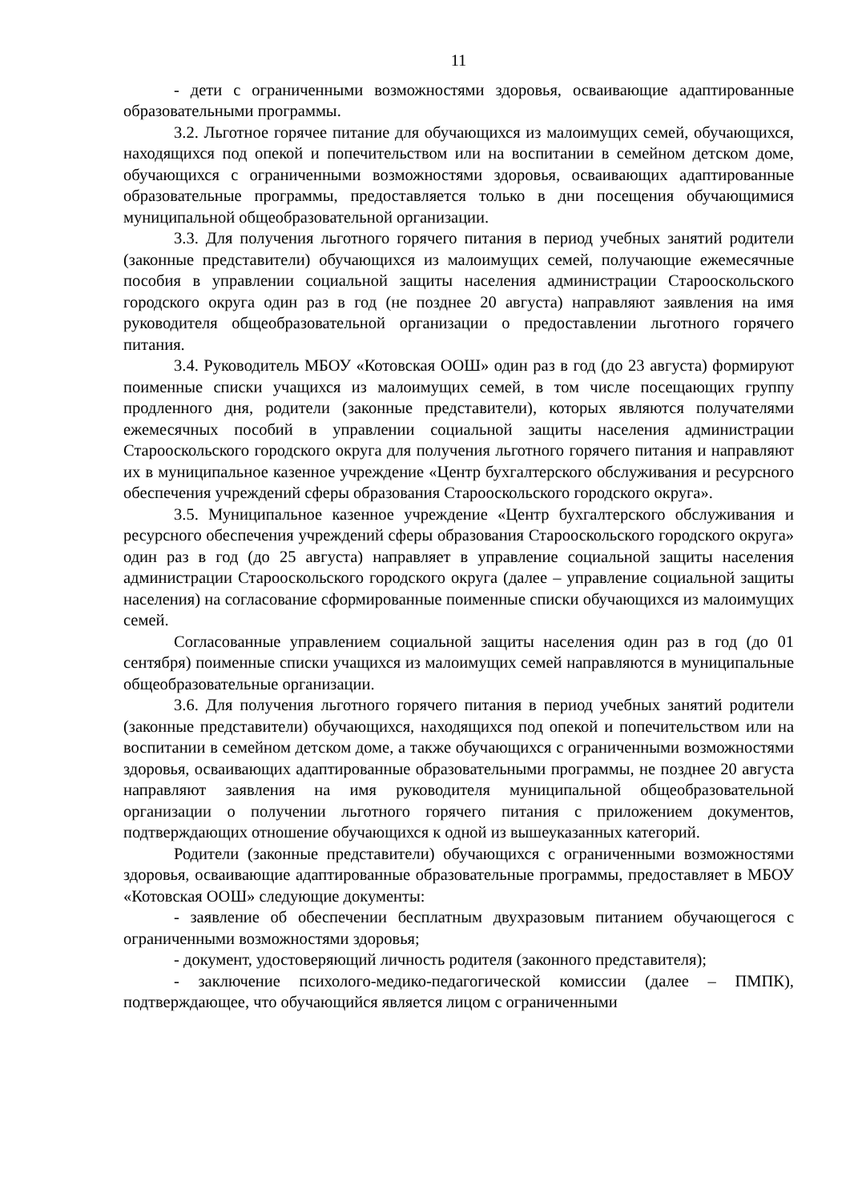11
- дети с ограниченными возможностями здоровья, осваивающие адаптированные образовательными программы.
3.2. Льготное горячее питание для обучающихся из малоимущих семей, обучающихся, находящихся под опекой и попечительством или на воспитании в семейном детском доме, обучающихся с ограниченными возможностями здоровья, осваивающих адаптированные образовательные программы, предоставляется только в дни посещения обучающимися муниципальной общеобразовательной организации.
3.3. Для получения льготного горячего питания в период учебных занятий родители (законные представители) обучающихся из малоимущих семей, получающие ежемесячные пособия в управлении социальной защиты населения администрации Старооскольского городского округа один раз в год (не позднее 20 августа) направляют заявления на имя руководителя общеобразовательной организации о предоставлении льготного горячего питания.
3.4. Руководитель МБОУ «Котовская ООШ» один раз в год (до 23 августа) формируют поименные списки учащихся из малоимущих семей, в том числе посещающих группу продленного дня, родители (законные представители), которых являются получателями ежемесячных пособий в управлении социальной защиты населения администрации Старооскольского городского округа для получения льготного горячего питания и направляют их в муниципальное казенное учреждение «Центр бухгалтерского обслуживания и ресурсного обеспечения учреждений сферы образования Старооскольского городского округа».
3.5. Муниципальное казенное учреждение «Центр бухгалтерского обслуживания и ресурсного обеспечения учреждений сферы образования Старооскольского городского округа» один раз в год (до 25 августа) направляет в управление социальной защиты населения администрации Старооскольского городского округа (далее – управление социальной защиты населения) на согласование сформированные поименные списки обучающихся из малоимущих семей.
Согласованные управлением социальной защиты населения один раз в год (до 01 сентября) поименные списки учащихся из малоимущих семей направляются в муниципальные общеобразовательные организации.
3.6. Для получения льготного горячего питания в период учебных занятий родители (законные представители) обучающихся, находящихся под опекой и попечительством или на воспитании в семейном детском доме, а также обучающихся с ограниченными возможностями здоровья, осваивающих адаптированные образовательными программы, не позднее 20 августа направляют заявления на имя руководителя муниципальной общеобразовательной организации о получении льготного горячего питания с приложением документов, подтверждающих отношение обучающихся к одной из вышеуказанных категорий.
Родители (законные представители) обучающихся с ограниченными возможностями здоровья, осваивающие адаптированные образовательные программы, предоставляет в МБОУ «Котовская ООШ» следующие документы:
- заявление об обеспечении бесплатным двухразовым питанием обучающегося с ограниченными возможностями здоровья;
- документ, удостоверяющий личность родителя (законного представителя);
- заключение психолого-медико-педагогической комиссии (далее – ПМПК), подтверждающее, что обучающийся является лицом с ограниченными